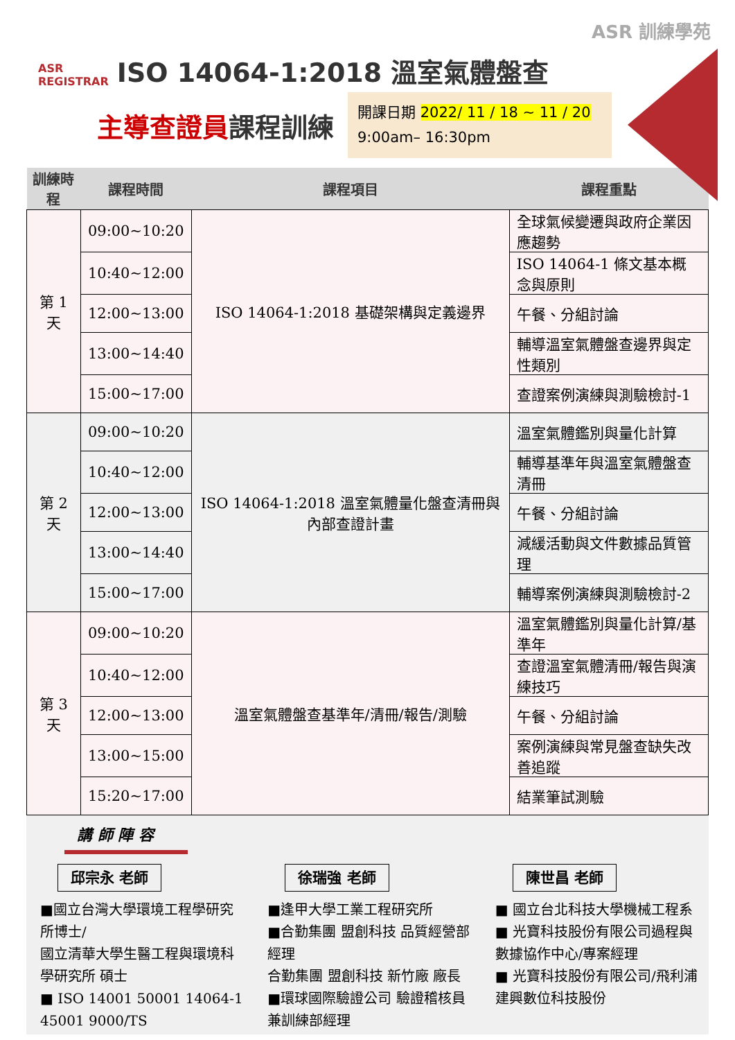ASR 訓練學苑
ASR
REGISTRAR ISO 14064-1:2018 溫室氣體盤查
主導查證員課程訓練
開課日期 2022/ 11 / 18 ~ 11 / 20
9:00am– 16:30pm
| 訓練時程 | 課程時間 | 課程項目 | 課程重點 |
| --- | --- | --- | --- |
| 第 1 天 | 09:00~10:20 | ISO 14064-1:2018 基礎架構與定義邊界 | 全球氣候變遷與政府企業因應趨勢 |
| | 10:40~12:00 | | ISO 14064-1 條文基本概念與原則 |
| | 12:00~13:00 | | 午餐、分組討論 |
| | 13:00~14:40 | | 輔導溫室氣體盤查邊界與定性類別 |
| | 15:00~17:00 | | 查證案例演練與測驗檢討-1 |
| 第 2 天 | 09:00~10:20 | ISO 14064-1:2018 溫室氣體量化盤查清冊與內部查證計畫 | 溫室氣體鑑別與量化計算 |
| | 10:40~12:00 | | 輔導基準年與溫室氣體盤查清冊 |
| | 12:00~13:00 | | 午餐、分組討論 |
| | 13:00~14:40 | | 減緩活動與文件數據品質管理 |
| | 15:00~17:00 | | 輔導案例演練與測驗檢討-2 |
| 第 3 天 | 09:00~10:20 | 溫室氣體盤查基準年/清冊/報告/測驗 | 溫室氣體鑑別與量化計算/基準年 |
| | 10:40~12:00 | | 查證溫室氣體清冊/報告與演練技巧 |
| | 12:00~13:00 | | 午餐、分組討論 |
| | 13:00~15:00 | | 案例演練與常見盤查缺失改善追蹤 |
| | 15:20~17:00 | | 結業筆試測驗 |
講 師 陣 容
邱宗永 老師
■國立台灣大學環境工程學研究所博士/
國立清華大學生醫工程與環境科學研究所 碩士
■ ISO 14001 50001 14064-1 45001 9000/TS
徐瑞強 老師
■逢甲大學工業工程研究所
■合勤集團 盟創科技 品質經營部經理
合勤集團 盟創科技 新竹廠 廠長
■環球國際驗證公司 驗證稽核員兼訓練部經理
陳世昌 老師
■ 國立台北科技大學機械工程系
■ 光寶科技股份有限公司過程與數據協作中心/專案經理
■ 光寶科技股份有限公司/飛利浦建興數位科技股份